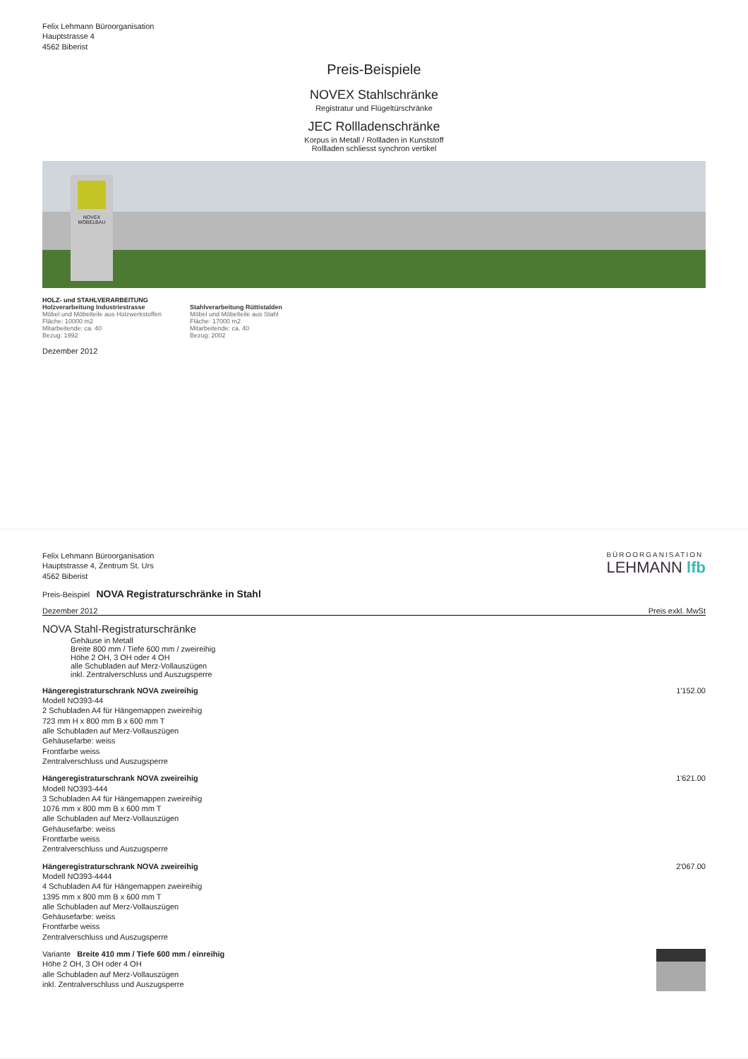Felix Lehmann Büroorganisation
Hauptstrasse 4
4562 Biberist
Preis-Beispiele
NOVEX Stahlschränke
Registratur und Flügeltürschränke
JEC Rollladenschränke
Korpus in Metall / Rollladen in Kunststoff
Rollladen schliesst synchron vertikel
NOVEX MÖBELBAU
HOLZ- und STAHLVERARBEITUNG
Holzverarbeitung Industriestrasse
Möbel und Möbelteile aus Holzwerkstoffen
Fläche: 10000 m2
Mitarbeitende: ca. 40
Bezug: 1992
Stahlverarbeitung Rüttistalden
Möbel und Möbelteile aus Stahl
Fläche: 17000 m2
Mitarbeitende: ca. 40
Bezug: 2002
Dezember 2012
Felix Lehmann Büroorganisation
Hauptstrasse 4, Zentrum St. Urs
4562 Biberist
BÜROORGANISATION
LEHMANN lfb
Preis-Beispiel NOVA Registraturschränke in Stahl
Dezember 2012 Preis exkl. MwSt
NOVA Stahl-Registraturschränke
Gehäuse in Metall
Breite 800 mm / Tiefe 600 mm / zweireihig
Höhe 2 OH, 3 OH oder 4 OH
alle Schubladen auf Merz-Vollauszügen
inkl. Zentralverschluss und Auszugsperre
Hängeregistraturschrank NOVA zweireihig
Modell NO393-44
2 Schubladen A4 für Hängemappen zweireihig
723 mm H x 800 mm B x 600 mm T
alle Schubladen auf Merz-Vollauszügen
Gehäusefarbe: weiss
Frontfarbe weiss
Zentralverschluss und Auszugsperre
1'152.00
Hängeregistraturschrank NOVA zweireihig
Modell NO393-444
3 Schubladen A4 für Hängemappen zweireihig
1076 mm x 800 mm B x 600 mm T
alle Schubladen auf Merz-Vollauszügen
Gehäusefarbe: weiss
Frontfarbe weiss
Zentralverschluss und Auszugsperre
1'621.00
Hängeregistraturschrank NOVA zweireihig
Modell NO393-4444
4 Schubladen A4 für Hängemappen zweireihig
1395 mm x 800 mm B x 600 mm T
alle Schubladen auf Merz-Vollauszügen
Gehäusefarbe: weiss
Frontfarbe weiss
Zentralverschluss und Auszugsperre
2'067.00
Variante Breite 410 mm / Tiefe 600 mm / einreihig
Höhe 2 OH, 3 OH oder 4 OH
alle Schubladen auf Merz-Vollauszügen
inkl. Zentralverschluss und Auszugsperre